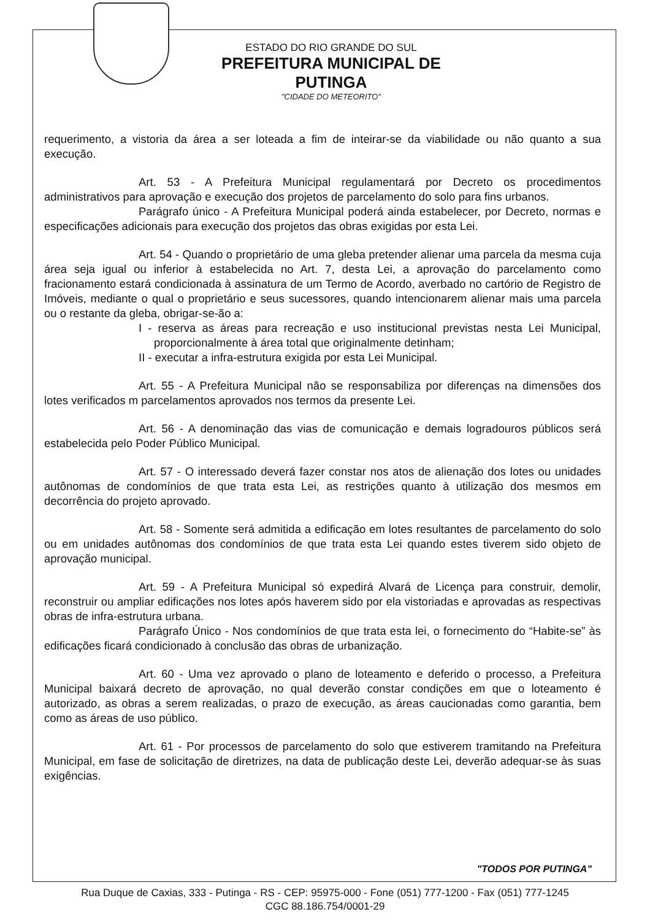ESTADO DO RIO GRANDE DO SUL
PREFEITURA MUNICIPAL DE PUTINGA
"CIDADE DO METEORITO"
requerimento, a vistoria da área a ser loteada a fim de inteirar-se da viabilidade ou não quanto a sua execução.
Art. 53 - A Prefeitura Municipal regulamentará por Decreto os procedimentos administrativos para aprovação e execução dos projetos de parcelamento do solo para fins urbanos.
Parágrafo único - A Prefeitura Municipal poderá ainda estabelecer, por Decreto, normas e especificações adicionais para execução dos projetos das obras exigidas por esta Lei.
Art. 54 - Quando o proprietário de uma gleba pretender alienar uma parcela da mesma cuja área seja igual ou inferior à estabelecida no Art. 7, desta Lei, a aprovação do parcelamento como fracionamento estará condicionada à assinatura de um Termo de Acordo, averbado no cartório de Registro de Imóveis, mediante o qual o proprietário e seus sucessores, quando intencionarem alienar mais uma parcela ou o restante da gleba, obrigar-se-ão a:
I - reserva as áreas para recreação e uso institucional previstas nesta Lei Municipal, proporcionalmente à área total que originalmente detinham;
II - executar a infra-estrutura exigida por esta Lei Municipal.
Art. 55 - A Prefeitura Municipal não se responsabiliza por diferenças na dimensões dos lotes verificados m parcelamentos aprovados nos termos da presente Lei.
Art. 56 - A denominação das vias de comunicação e demais logradouros públicos será estabelecida pelo Poder Público Municipal.
Art. 57 - O interessado deverá fazer constar nos atos de alienação dos lotes ou unidades autônomas de condomínios de que trata esta Lei, as restrições quanto à utilização dos mesmos em decorrência do projeto aprovado.
Art. 58 - Somente será admitida a edificação em lotes resultantes de parcelamento do solo ou em unidades autônomas dos condomínios de que trata esta Lei quando estes tiverem sido objeto de aprovação municipal.
Art. 59 - A Prefeitura Municipal só expedirá Alvará de Licença para construir, demolir, reconstruir ou ampliar edificações nos lotes após haverem sido por ela vistoriadas e aprovadas as respectivas obras de infra-estrutura urbana.
Parágrafo Único - Nos condomínios de que trata esta lei, o fornecimento do “Habite-se” às edificações ficará condicionado à conclusão das obras de urbanização.
Art. 60 - Uma vez aprovado o plano de loteamento e deferido o processo, a Prefeitura Municipal baixará decreto de aprovação, no qual deverão constar condições em que o loteamento é autorizado, as obras a serem realizadas, o prazo de execução, as áreas caucionadas como garantia, bem como as áreas de uso público.
Art. 61 - Por processos de parcelamento do solo que estiverem tramitando na Prefeitura Municipal, em fase de solicitação de diretrizes, na data de publicação deste Lei, deverão adequar-se às suas exigências.
"TODOS POR PUTINGA"
Rua Duque de Caxias, 333 - Putinga - RS - CEP: 95975-000 - Fone (051) 777-1200 - Fax (051) 777-1245
CGC 88.186.754/0001-29